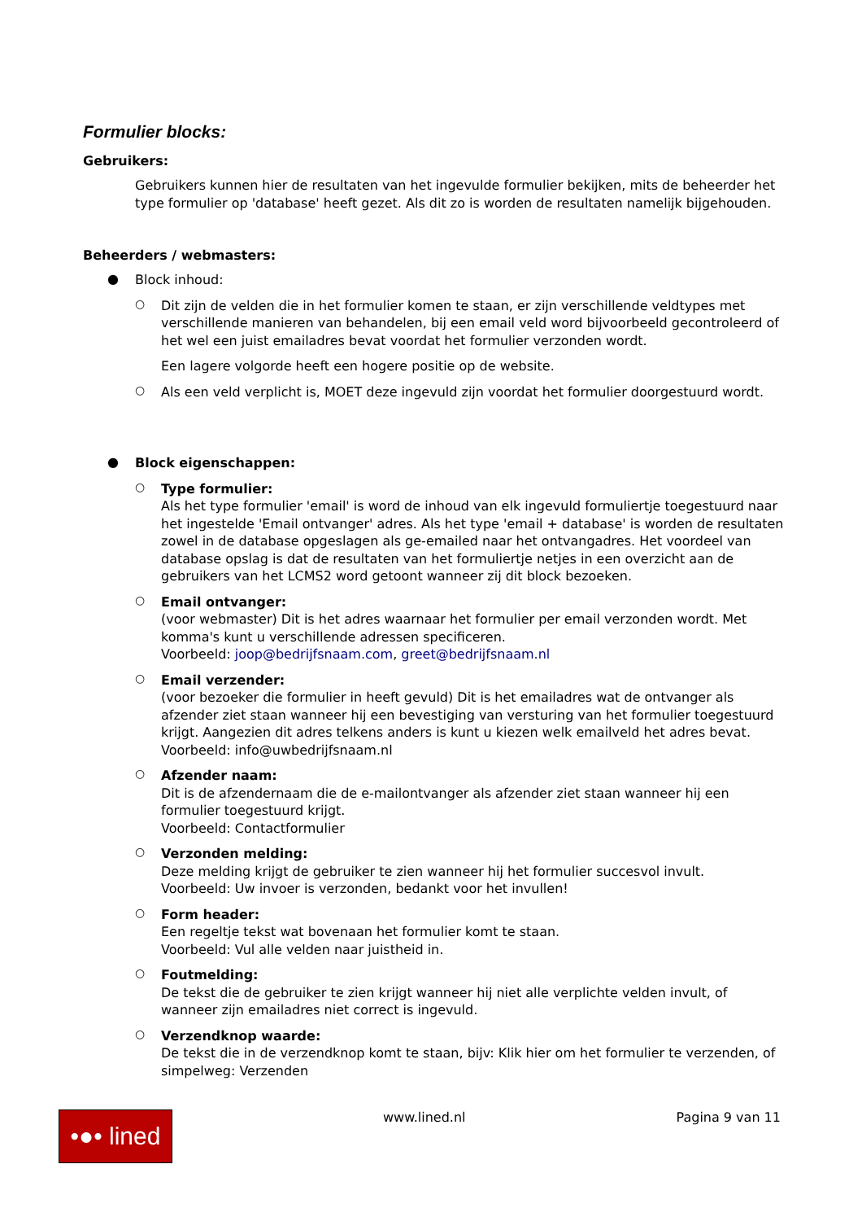Formulier blocks:
Gebruikers:
Gebruikers kunnen hier de resultaten van het ingevulde formulier bekijken, mits de beheerder het type formulier op 'database' heeft gezet. Als dit zo is worden de resultaten namelijk bijgehouden.
Beheerders / webmasters:
●
Block inhoud:
○
Dit zijn de velden die in het formulier komen te staan, er zijn verschillende veldtypes met verschillende manieren van behandelen, bij een email veld word bijvoorbeeld gecontroleerd of het wel een juist emailadres bevat voordat het formulier verzonden wordt.
Een lagere volgorde heeft een hogere positie op de website.
○
Als een veld verplicht is, MOET deze ingevuld zijn voordat het formulier doorgestuurd wordt.
●
Block eigenschappen:
○
Type formulier:
Als het type formulier 'email' is word de inhoud van elk ingevuld formuliertje toegestuurd naar het ingestelde 'Email ontvanger' adres. Als het type 'email + database' is worden de resultaten zowel in de database opgeslagen als ge-emailed naar het ontvangadres. Het voordeel van database opslag is dat de resultaten van het formuliertje netjes in een overzicht aan de gebruikers van het LCMS2 word getoont wanneer zij dit block bezoeken.
○
Email ontvanger:
(voor webmaster) Dit is het adres waarnaar het formulier per email verzonden wordt. Met komma's kunt u verschillende adressen specificeren.
Voorbeeld: joop@bedrijfsnaam.com, greet@bedrijfsnaam.nl
○
Email verzender:
(voor bezoeker die formulier in heeft gevuld) Dit is het emailadres wat de ontvanger als afzender ziet staan wanneer hij een bevestiging van versturing van het formulier toegestuurd krijgt. Aangezien dit adres telkens anders is kunt u kiezen welk emailveld het adres bevat.
Voorbeeld: info@uwbedrijfsnaam.nl
○
Afzender naam:
Dit is de afzendernaam die de e-mailontvanger als afzender ziet staan wanneer hij een formulier toegestuurd krijgt.
Voorbeeld: Contactformulier
○
Verzonden melding:
Deze melding krijgt de gebruiker te zien wanneer hij het formulier succesvol invult.
Voorbeeld: Uw invoer is verzonden, bedankt voor het invullen!
○
Form header:
Een regeltje tekst wat bovenaan het formulier komt te staan.
Voorbeeld: Vul alle velden naar juistheid in.
○
Foutmelding:
De tekst die de gebruiker te zien krijgt wanneer hij niet alle verplichte velden invult, of wanneer zijn emailadres niet correct is ingevuld.
○
Verzendknop waarde:
De tekst die in de verzendknop komt te staan, bijv: Klik hier om het formulier te verzenden, of simpelweg: Verzenden
•●• lined
www.lined.nl Pagina 9 van 11